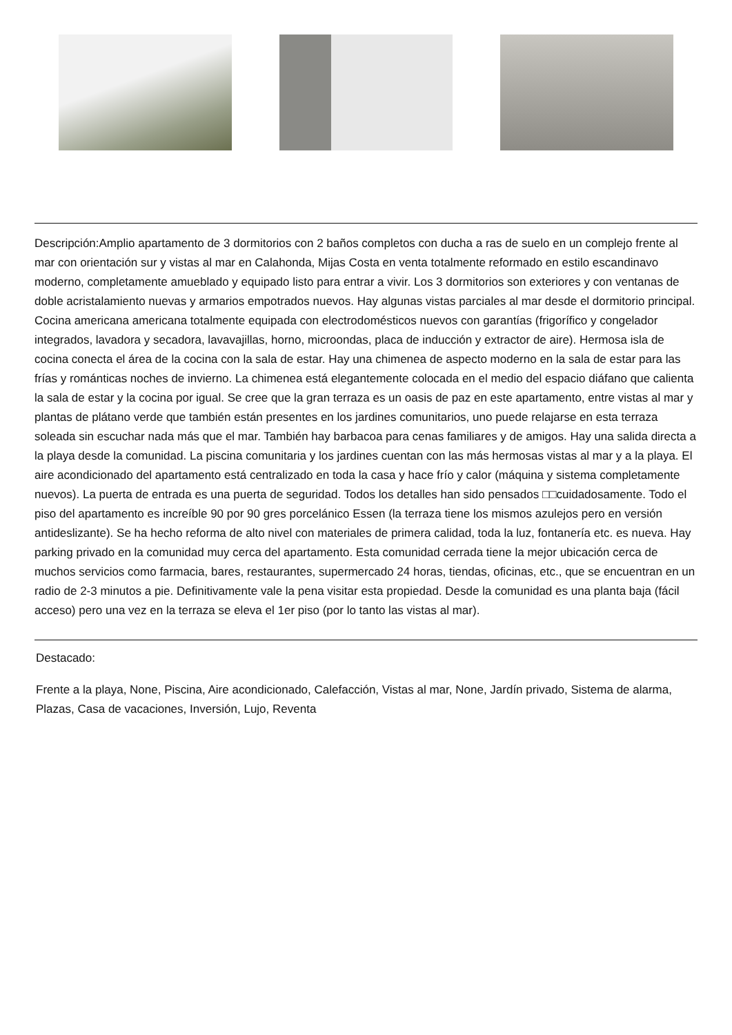Descripción:Amplio apartamento de 3 dormitorios con 2 baños completos con ducha a ras de suelo en un complejo frente al mar con orientación sur y vistas al mar en Calahonda, Mijas Costa en venta totalmente reformado en estilo escandinavo moderno, completamente amueblado y equipado listo para entrar a vivir. Los 3 dormitorios son exteriores y con ventanas de doble acristalamiento nuevas y armarios empotrados nuevos. Hay algunas vistas parciales al mar desde el dormitorio principal. Cocina americana americana totalmente equipada con electrodomésticos nuevos con garantías (frigorífico y congelador integrados, lavadora y secadora, lavavajillas, horno, microondas, placa de inducción y extractor de aire). Hermosa isla de cocina conecta el área de la cocina con la sala de estar. Hay una chimenea de aspecto moderno en la sala de estar para las frías y románticas noches de invierno. La chimenea está elegantemente colocada en el medio del espacio diáfano que calienta la sala de estar y la cocina por igual. Se cree que la gran terraza es un oasis de paz en este apartamento, entre vistas al mar y plantas de plátano verde que también están presentes en los jardines comunitarios, uno puede relajarse en esta terraza soleada sin escuchar nada más que el mar. También hay barbacoa para cenas familiares y de amigos. Hay una salida directa a la playa desde la comunidad. La piscina comunitaria y los jardines cuentan con las más hermosas vistas al mar y a la playa. El aire acondicionado del apartamento está centralizado en toda la casa y hace frío y calor (máquina y sistema completamente nuevos). La puerta de entrada es una puerta de seguridad. Todos los detalles han sido pensados □□cuidadosamente. Todo el piso del apartamento es increíble 90 por 90 gres porcelánico Essen (la terraza tiene los mismos azulejos pero en versión antideslizante). Se ha hecho reforma de alto nivel con materiales de primera calidad, toda la luz, fontanería etc. es nueva. Hay parking privado en la comunidad muy cerca del apartamento. Esta comunidad cerrada tiene la mejor ubicación cerca de muchos servicios como farmacia, bares, restaurantes, supermercado 24 horas, tiendas, oficinas, etc., que se encuentran en un radio de 2-3 minutos a pie. Definitivamente vale la pena visitar esta propiedad. Desde la comunidad es una planta baja (fácil acceso) pero una vez en la terraza se eleva el 1er piso (por lo tanto las vistas al mar).
Destacado:
Frente a la playa, None, Piscina, Aire acondicionado, Calefacción, Vistas al mar, None, Jardín privado, Sistema de alarma, Plazas, Casa de vacaciones, Inversión, Lujo, Reventa